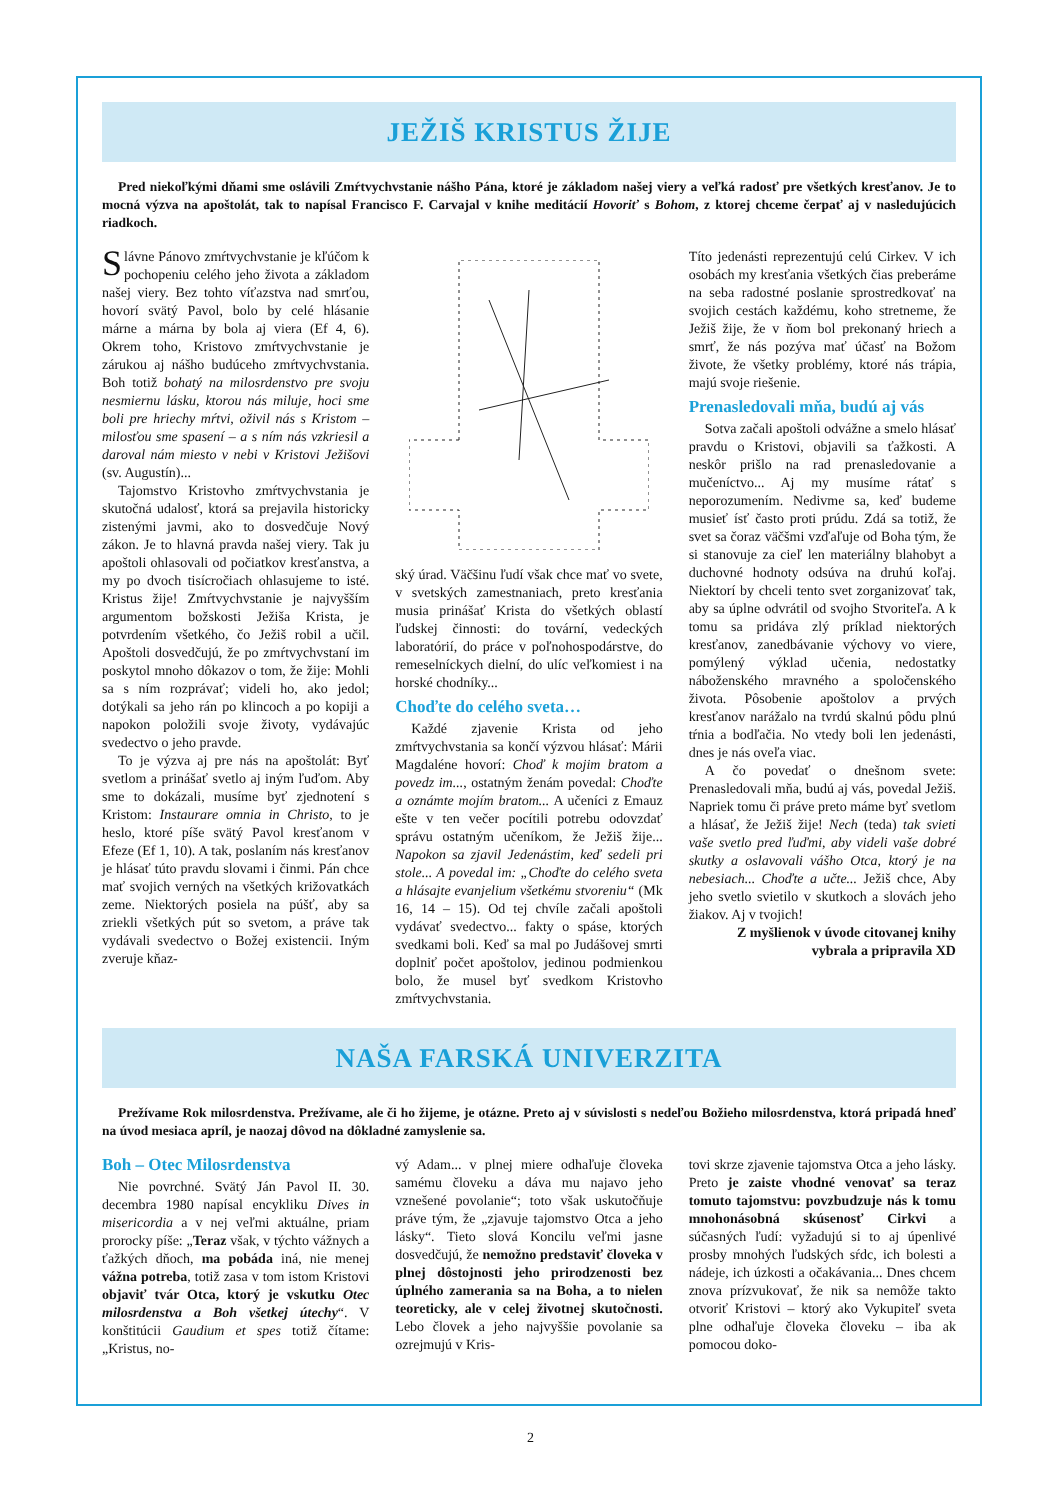JEŽIŠ KRISTUS ŽIJE
Pred niekoľkými dňami sme oslávili Zmŕtvychvstanie nášho Pána, ktoré je základom našej viery a veľká radosť pre všetkých kresťanov. Je to mocná výzva na apoštolát, tak to napísal Francisco F. Carvajal v knihe meditácií Hovoriť s Bohom, z ktorej chceme čerpať aj v nasledujúcich riadkoch.
Slávne Pánovo zmŕtvychvstanie je kľúčom k pochopeniu celého jeho života a základom našej viery. Bez tohto víťazstva nad smrťou, hovorí svätý Pavol, bolo by celé hlásanie márne a márna by bola aj viera (Ef 4, 6). Okrem toho, Kristovo zmŕtvychvstanie je zárukou aj nášho budúceho zmŕtvychvstania. Boh totiž bohatý na milosrdenstvo pre svoju nesmiernu lásku, ktorou nás miluje, hoci sme boli pre hriechy mŕtvi, oživil nás s Kristom – milosťou sme spasení – a s ním nás vzkriesil a daroval nám miesto v nebi v Kristovi Ježišovi (sv. Augustín)...
Tajomstvo Kristovho zmŕtvychvstania je skutočná udalosť, ktorá sa prejavila historicky zistenými javmi, ako to dosvedčuje Nový zákon. Je to hlavná pravda našej viery. Tak ju apoštoli ohlasovali od počiatkov kresťanstva, a my po dvoch tisícročiach ohlasujeme to isté. Kristus žije! Zmŕtvychvstanie je najvyšším argumentom božskosti Ježiša Krista, je potvrdením všetkého, čo Ježiš robil a učil. Apoštoli dosvedčujú, že po zmŕtvychvstaní im poskytol mnoho dôkazov o tom, že žije: Mohli sa s ním rozprávať; videli ho, ako jedol; dotýkali sa jeho rán po klincoch a po kopiji a napokon položili svoje životy, vydávajúc svedectvo o jeho pravde.
To je výzva aj pre nás na apoštolát: Byť svetlom a prinášať svetlo aj iným ľuďom. Aby sme to dokázali, musíme byť zjednotení s Kristom: Instaurare omnia in Christo, to je heslo, ktoré píše svätý Pavol kresťanom v Efeze (Ef 1, 10). A tak, poslaním nás kresťanov je hlásať túto pravdu slovami i činmi. Pán chce mať svojich verných na všetkých križovatkách zeme. Niektorých posiela na púšť, aby sa zriekli všetkých pút so svetom, a práve tak vydávali svedectvo o Božej existencii. Iným zveruje kňaz-
ský úrad. Väčšinu ľudí však chce mať vo svete, v svetských zamestnaniach, preto kresťania musia prinášať Krista do všetkých oblastí ľudskej činnosti: do tovární, vedeckých laboratórií, do práce v poľnohospodárstve, do remeselníckych dielní, do ulíc veľkomiest i na horské chodníky...
Choďte do celého sveta…
Každé zjavenie Krista od jeho zmŕtvychvstania sa končí výzvou hlásať: Márii Magdaléne hovorí: Choď k mojim bratom a povedz im..., ostatným ženám povedal: Choďte a oznámte mojím bratom... A učeníci z Emauz ešte v ten večer pocítili potrebu odovzdať správu ostatným učeníkom, že Ježiš žije... Napokon sa zjavil Jedenástim, keď sedeli pri stole... A povedal im: „Choďte do celého sveta a hlásajte evanjelium všetkému stvoreniu“ (Mk 16, 14 – 15). Od tej chvíle začali apoštoli vydávať svedectvo... fakty o spáse, ktorých svedkami boli. Keď sa mal po Judášovej smrti doplniť počet apoštolov, jedinou podmienkou bolo, že musel byť svedkom Kristovho zmŕtvychvstania.
Títo jedenásti reprezentujú celú Cirkev. V ich osobách my kresťania všetkých čias preberáme na seba radostné poslanie sprostredkovať na svojich cestách každému, koho stretneme, že Ježiš žije, že v ňom bol prekonaný hriech a smrť, že nás pozýva mať účasť na Božom živote, že všetky problémy, ktoré nás trápia, majú svoje riešenie.
Prenasledovali mňa, budú aj vás
Sotva začali apoštoli odvážne a smelo hlásať pravdu o Kristovi, objavili sa ťažkosti. A neskôr prišlo na rad prenasledovanie a mučeníctvo... Aj my musíme rátať s neporozumením. Nedivme sa, keď budeme musieť ísť často proti prúdu. Zdá sa totiž, že svet sa čoraz väčšmi vzďaľuje od Boha tým, že si stanovuje za cieľ len materiálny blahobyt a duchovné hodnoty odsúva na druhú koľaj. Niektorí by chceli tento svet zorganizovať tak, aby sa úplne odvrátil od svojho Stvoriteľa. A k tomu sa pridáva zlý príklad niektorých kresťanov, zanedbávanie výchovy vo viere, pomýlený výklad učenia, nedostatky náboženského mravného a spoločenského života. Pôsobenie apoštolov a prvých kresťanov narážalo na tvrdú skalnú pôdu plnú tŕnia a bodľačia. No vtedy boli len jedenásti, dnes je nás oveľa viac.
A čo povedať o dnešnom svete: Prenasledovali mňa, budú aj vás, povedal Ježiš. Napriek tomu či práve preto máme byť svetlom a hlásať, že Ježiš žije! Nech (teda) tak svieti vaše svetlo pred ľuďmi, aby videli vaše dobré skutky a oslavovali vášho Otca, ktorý je na nebesiach... Choďte a učte... Ježiš chce, Aby jeho svetlo svietilo v skutkoch a slovách jeho žiakov. Aj v tvojich!
Z myšlienok v úvode citovanej knihy
vybrala a pripravila XD
NAŠA FARSKÁ UNIVERZITA
Prežívame Rok milosrdenstva. Prežívame, ale či ho žijeme, je otázne. Preto aj v súvislosti s nedeľou Božieho milosrdenstva, ktorá pripadá hneď na úvod mesiaca apríl, je naozaj dôvod na dôkladné zamyslenie sa.
Boh – Otec Milosrdenstva
Nie povrchné. Svätý Ján Pavol II. 30. decembra 1980 napísal encykliku Dives in misericordia a v nej veľmi aktuálne, priam prorocky píše: „Teraz však, v týchto vážnych a ťažkých dňoch, ma pobáda iná, nie menej vážna potreba, totiž zasa v tom istom Kristovi objaviť tvár Otca, ktorý je vskutku Otec milosrdenstva a Boh všetkej útechy“. V konštitúcii Gaudium et spes totiž čítame: „Kristus, no-
vý Adam... v plnej miere odhaľuje človeka samému človeku a dáva mu najavo jeho vznešené povolanie“; toto však uskutočňuje práve tým, že „zjavuje tajomstvo Otca a jeho lásky“. Tieto slová Koncilu veľmi jasne dosvedčujú, že nemožno predstaviť človeka v plnej dôstojnosti jeho prirodzenosti bez úplného zamerania sa na Boha, a to nielen teoreticky, ale v celej životnej skutočnosti. Lebo človek a jeho najvyššie povolanie sa ozrejmujú v Kris-
tovi skrze zjavenie tajomstva Otca a jeho lásky. Preto je zaiste vhodné venovať sa teraz tomuto tajomstvu: povzbudzuje nás k tomu mnohonásobná skúsenosť Cirkvi a súčasných ľudí: vyžadujú si to aj úpenlivé prosby mnohých ľudských sŕdc, ich bolesti a nádeje, ich úzkosti a očakávania... Dnes chcem znova prízvukovať, že nik sa nemôže takto otvoriť Kristovi – ktorý ako Vykupiteľ sveta plne odhaľuje človeka človeku – iba ak pomocou doko-
2